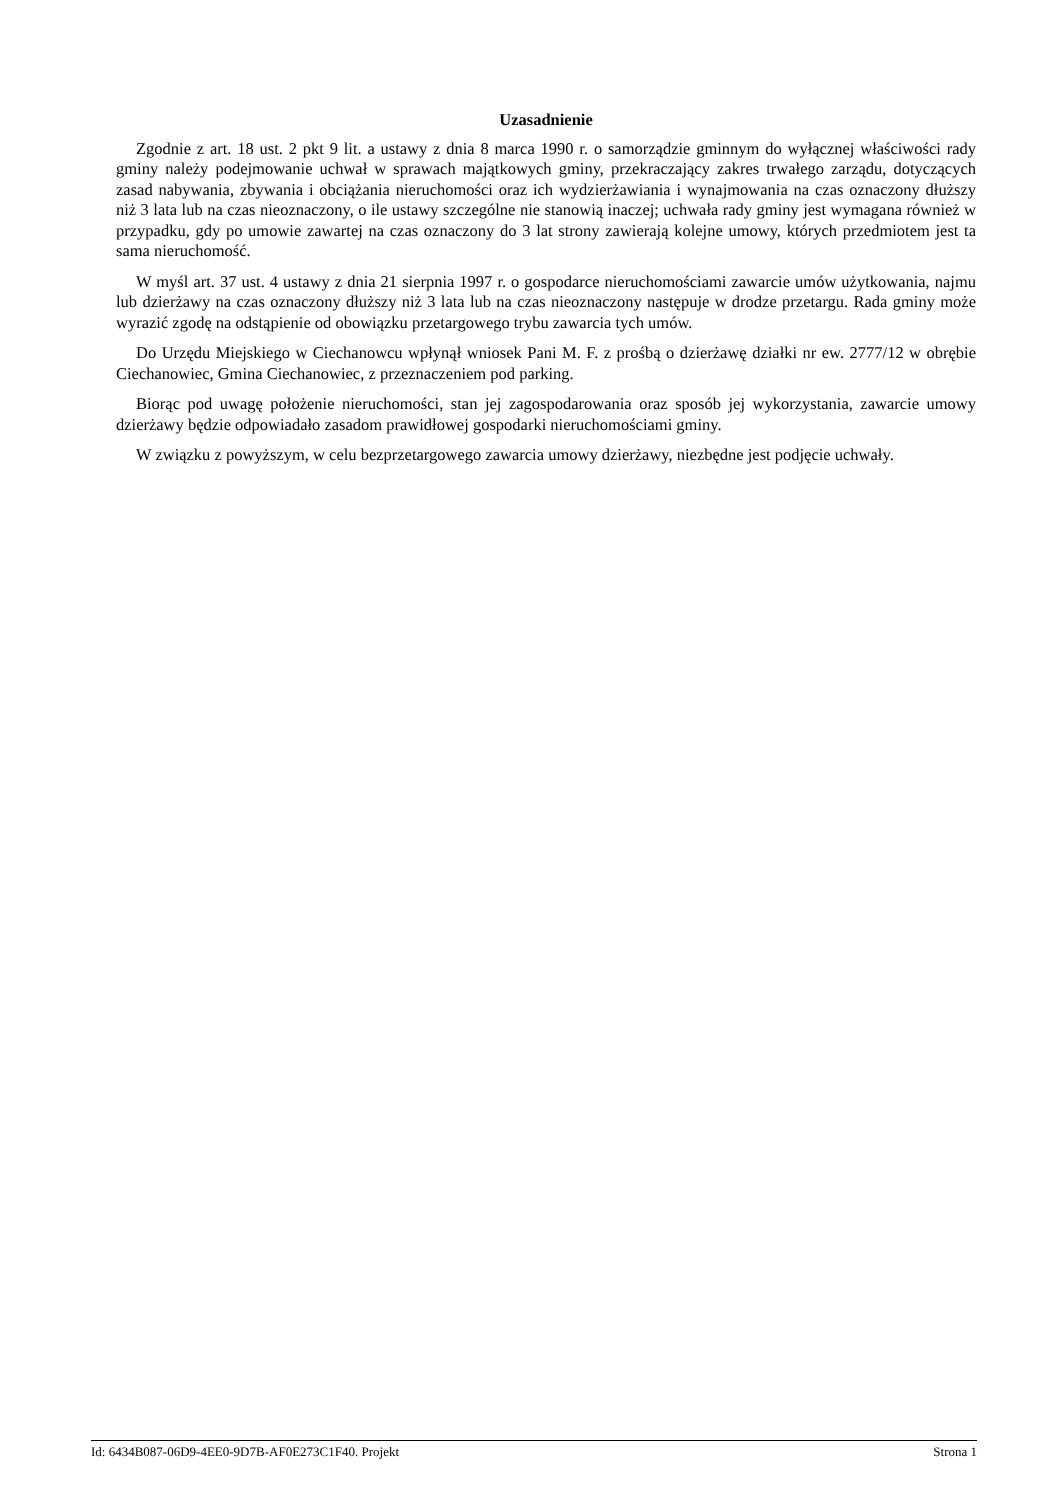Uzasadnienie
Zgodnie z art. 18 ust. 2 pkt 9 lit. a ustawy z dnia 8 marca 1990 r. o samorządzie gminnym do wyłącznej właściwości rady gminy należy podejmowanie uchwał w sprawach majątkowych gminy, przekraczający zakres trwałego zarządu, dotyczących zasad nabywania, zbywania i obciążania nieruchomości oraz ich wydzierżawiania i wynajmowania na czas oznaczony dłuższy niż 3 lata lub na czas nieoznaczony, o ile ustawy szczególne nie stanowią inaczej; uchwała rady gminy jest wymagana również w przypadku, gdy po umowie zawartej na czas oznaczony do 3 lat strony zawierają kolejne umowy, których przedmiotem jest ta sama nieruchomość.
W myśl art. 37 ust. 4 ustawy z dnia 21 sierpnia 1997 r. o gospodarce nieruchomościami zawarcie umów użytkowania, najmu lub dzierżawy na czas oznaczony dłuższy niż 3 lata lub na czas nieoznaczony następuje w drodze przetargu. Rada gminy może wyrazić zgodę na odstąpienie od obowiązku przetargowego trybu zawarcia tych umów.
Do Urzędu Miejskiego w Ciechanowcu wpłynął wniosek Pani M. F. z prośbą o dzierżawę działki nr ew. 2777/12 w obrębie Ciechanowiec, Gmina Ciechanowiec, z przeznaczeniem pod parking.
Biorąc pod uwagę położenie nieruchomości, stan jej zagospodarowania oraz sposób jej wykorzystania, zawarcie umowy dzierżawy będzie odpowiadało zasadom prawidłowej gospodarki nieruchomościami gminy.
W związku z powyższym, w celu bezprzetargowego zawarcia umowy dzierżawy, niezbędne jest podjęcie uchwały.
Id: 6434B087-06D9-4EE0-9D7B-AF0E273C1F40. Projekt Strona 1